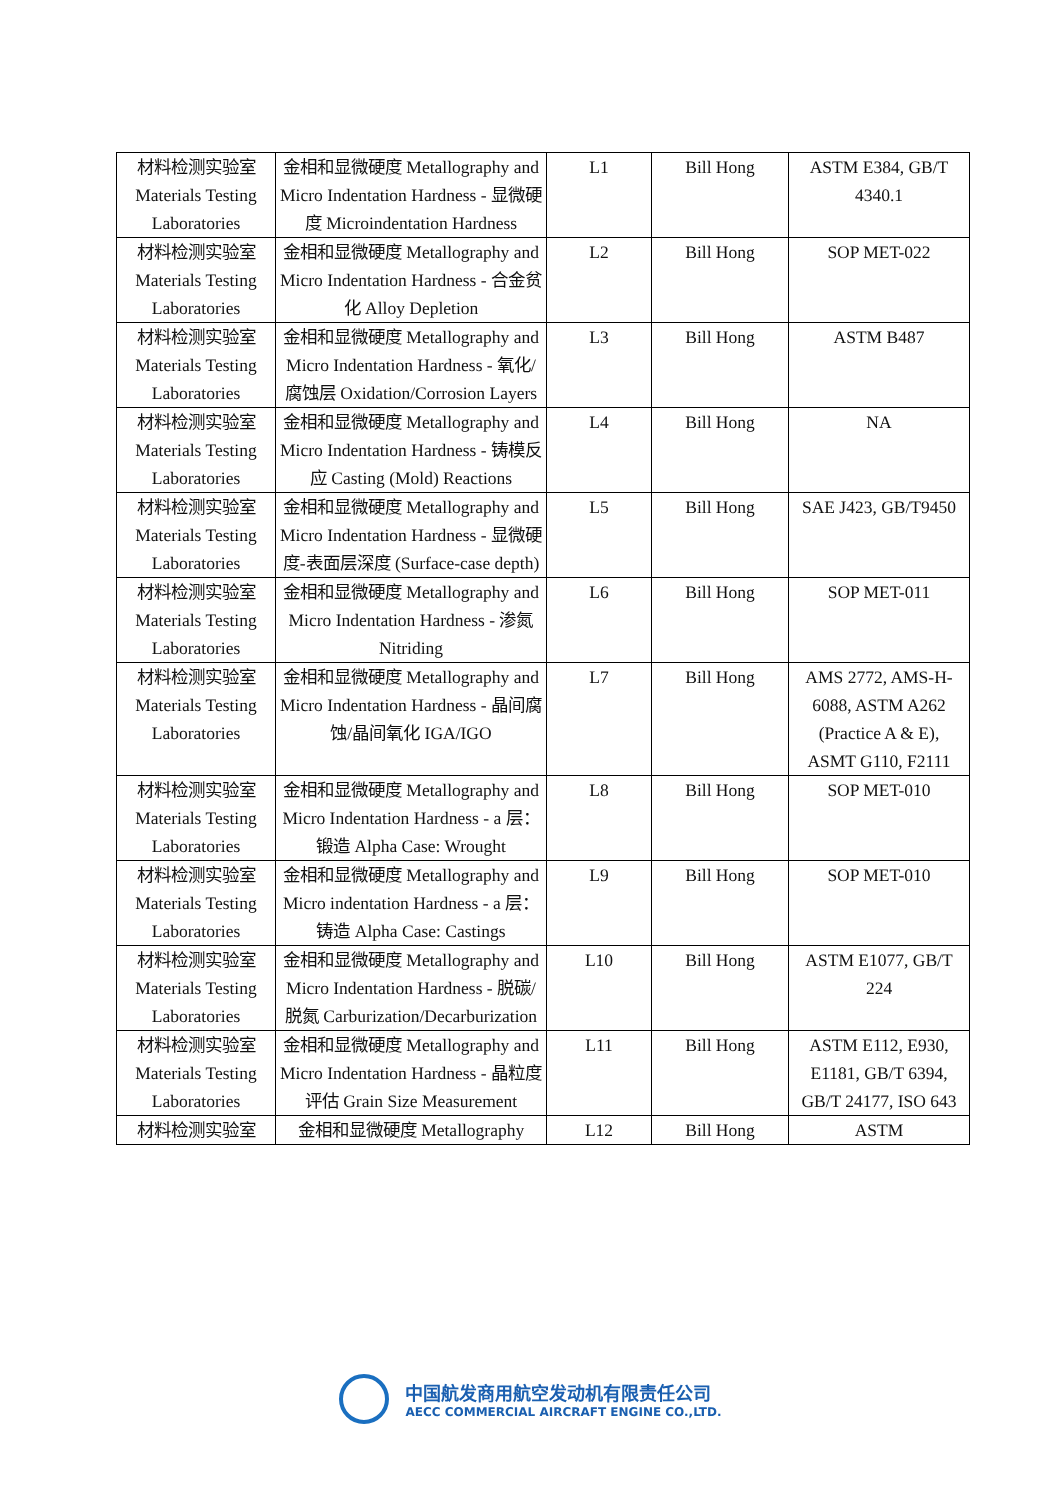| 材料检测实验室 Materials Testing Laboratories | 金相和显微硬度 Metallography and Micro Indentation Hardness - 显微硬度 Microindentation Hardness | L1 | Bill Hong | ASTM E384, GB/T 4340.1 |
| 材料检测实验室 Materials Testing Laboratories | 金相和显微硬度 Metallography and Micro Indentation Hardness - 合金贫化 Alloy Depletion | L2 | Bill Hong | SOP MET-022 |
| 材料检测实验室 Materials Testing Laboratories | 金相和显微硬度 Metallography and Micro Indentation Hardness - 氧化/腐蚀层 Oxidation/Corrosion Layers | L3 | Bill Hong | ASTM B487 |
| 材料检测实验室 Materials Testing Laboratories | 金相和显微硬度 Metallography and Micro Indentation Hardness - 铸模反应 Casting (Mold) Reactions | L4 | Bill Hong | NA |
| 材料检测实验室 Materials Testing Laboratories | 金相和显微硬度 Metallography and Micro Indentation Hardness - 显微硬度-表面层深度 (Surface-case depth) | L5 | Bill Hong | SAE J423, GB/T9450 |
| 材料检测实验室 Materials Testing Laboratories | 金相和显微硬度 Metallography and Micro Indentation Hardness - 渗氮 Nitriding | L6 | Bill Hong | SOP MET-011 |
| 材料检测实验室 Materials Testing Laboratories | 金相和显微硬度 Metallography and Micro Indentation Hardness - 晶间腐蚀/晶间氧化 IGA/IGO | L7 | Bill Hong | AMS 2772, AMS-H-6088, ASTM A262 (Practice A & E), ASMT G110, F2111 |
| 材料检测实验室 Materials Testing Laboratories | 金相和显微硬度 Metallography and Micro Indentation Hardness - a 层：锻造 Alpha Case: Wrought | L8 | Bill Hong | SOP MET-010 |
| 材料检测实验室 Materials Testing Laboratories | 金相和显微硬度 Metallography and Micro indentation Hardness - a 层：铸造 Alpha Case: Castings | L9 | Bill Hong | SOP MET-010 |
| 材料检测实验室 Materials Testing Laboratories | 金相和显微硬度 Metallography and Micro Indentation Hardness - 脱碳/脱氮 Carburization/Decarburization | L10 | Bill Hong | ASTM E1077, GB/T 224 |
| 材料检测实验室 Materials Testing Laboratories | 金相和显微硬度 Metallography and Micro Indentation Hardness - 晶粒度评估 Grain Size Measurement | L11 | Bill Hong | ASTM E112, E930, E1181, GB/T 6394, GB/T 24177, ISO 643 |
| 材料检测实验室 | 金相和显微硬度 Metallography | L12 | Bill Hong | ASTM |
中国航发商用航空发动机有限责任公司
AECC COMMERCIAL AIRCRAFT ENGINE CO.,LTD.